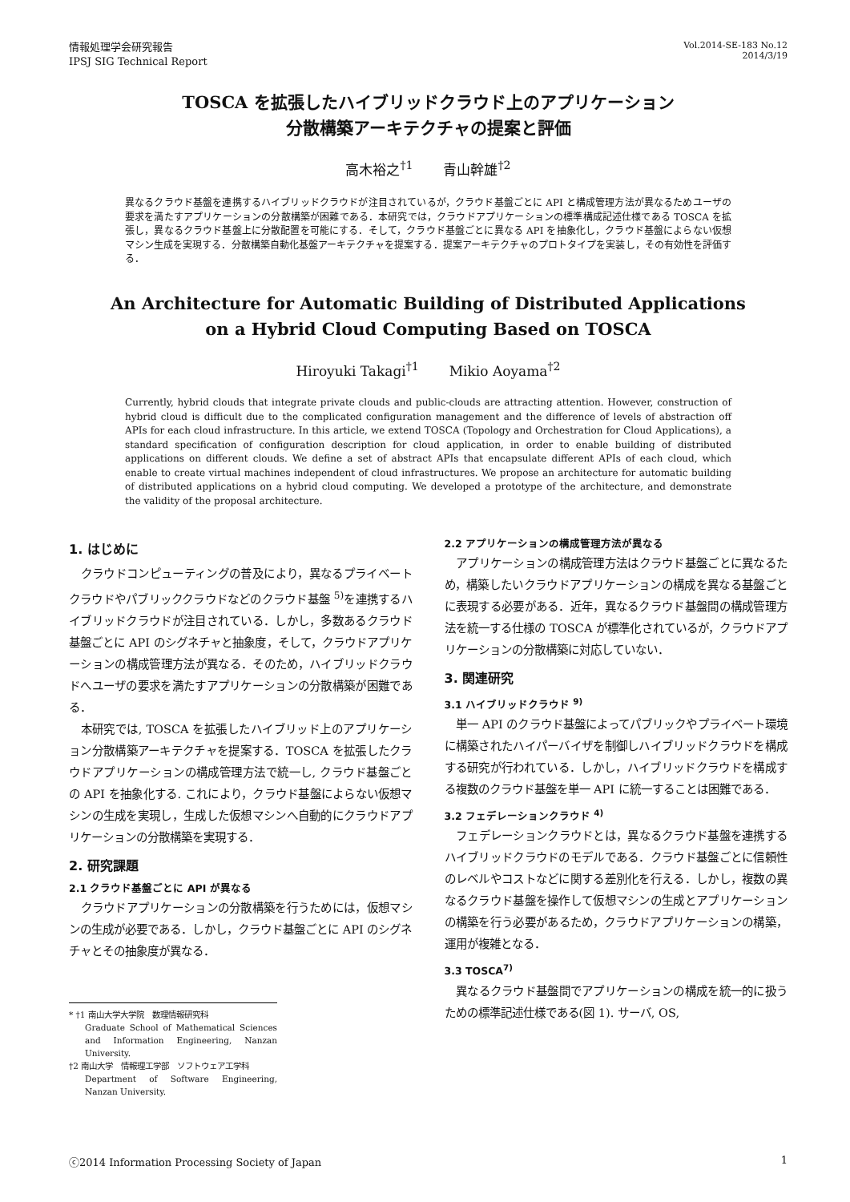情報処理学会研究報告
IPSJ SIG Technical Report
Vol.2014-SE-183 No.12
2014/3/19
TOSCA を拡張したハイブリッドクラウド上のアプリケーション
分散構築アーキテクチャの提案と評価
高木裕之<sup>†1</sup> 青山幹雄<sup>†2</sup>
異なるクラウド基盤を連携するハイブリッドクラウドが注目されているが，クラウド基盤ごとに API と構成管理方法が異なるためユーザの要求を満たすアプリケーションの分散構築が困難である．本研究では，クラウドアプリケーションの標準構成記述仕様である TOSCA を拡張し，異なるクラウド基盤上に分散配置を可能にする．そして，クラウド基盤ごとに異なる API を抽象化し，クラウド基盤によらない仮想マシン生成を実現する．分散構築自動化基盤アーキテクチャを提案する．提案アーキテクチャのプロトタイプを実装し，その有効性を評価する．
An Architecture for Automatic Building of Distributed Applications
on a Hybrid Cloud Computing Based on TOSCA
Hiroyuki Takagi<sup>†1</sup> Mikio Aoyama<sup>†2</sup>
Currently, hybrid clouds that integrate private clouds and public-clouds are attracting attention. However, construction of hybrid cloud is difficult due to the complicated configuration management and the difference of levels of abstraction off APIs for each cloud infrastructure. In this article, we extend TOSCA (Topology and Orchestration for Cloud Applications), a standard specification of configuration description for cloud application, in order to enable building of distributed applications on different clouds. We define a set of abstract APIs that encapsulate different APIs of each cloud, which enable to create virtual machines independent of cloud infrastructures. We propose an architecture for automatic building of distributed applications on a hybrid cloud computing. We developed a prototype of the architecture, and demonstrate the validity of the proposal architecture.
1. はじめに
クラウドコンピューティングの普及により，異なるプライベートクラウドやパブリッククラウドなどのクラウド基盤 <sup>5)</sup>を連携するハイブリッドクラウドが注目されている．しかし，多数あるクラウド基盤ごとに API のシグネチャと抽象度，そして，クラウドアプリケーションの構成管理方法が異なる．そのため，ハイブリッドクラウドへユーザの要求を満たすアプリケーションの分散構築が困難である．
本研究では, TOSCA を拡張したハイブリッド上のアプリケーション分散構築アーキテクチャを提案する．TOSCA を拡張したクラウドアプリケーションの構成管理方法で統一し, クラウド基盤ごとの API を抽象化する. これにより，クラウド基盤によらない仮想マシンの生成を実現し，生成した仮想マシンへ自動的にクラウドアプリケーションの分散構築を実現する．
2. 研究課題
2.1 クラウド基盤ごとに API が異なる
クラウドアプリケーションの分散構築を行うためには，仮想マシンの生成が必要である．しかし，クラウド基盤ごとに API のシグネチャとその抽象度が異なる．
* †1 南山大学大学院　数理情報研究科
Graduate School of Mathematical Sciences and Information Engineering, Nanzan University.
†2 南山大学　情報理工学部　ソフトウェア工学科
Department of Software Engineering, Nanzan University.
2.2 アプリケーションの構成管理方法が異なる
アプリケーションの構成管理方法はクラウド基盤ごとに異なるため，構築したいクラウドアプリケーションの構成を異なる基盤ごとに表現する必要がある．近年，異なるクラウド基盤間の構成管理方法を統一する仕様の TOSCA が標準化されているが，クラウドアプリケーションの分散構築に対応していない．
3. 関連研究
3.1 ハイブリッドクラウド <sup>9)</sup>
単一 API のクラウド基盤によってパブリックやプライベート環境に構築されたハイパーバイザを制御しハイブリッドクラウドを構成する研究が行われている．しかし，ハイブリッドクラウドを構成する複数のクラウド基盤を単一 API に統一することは困難である．
3.2 フェデレーションクラウド <sup>4)</sup>
フェデレーションクラウドとは，異なるクラウド基盤を連携するハイブリッドクラウドのモデルである．クラウド基盤ごとに信頼性のレベルやコストなどに関する差別化を行える．しかし，複数の異なるクラウド基盤を操作して仮想マシンの生成とアプリケーションの構築を行う必要があるため，クラウドアプリケーションの構築，運用が複雑となる．
3.3 TOSCA<sup>7)</sup>
異なるクラウド基盤間でアプリケーションの構成を統一的に扱うための標準記述仕様である(図 1). サーバ, OS,
ⓒ2014 Information Processing Society of Japan 1